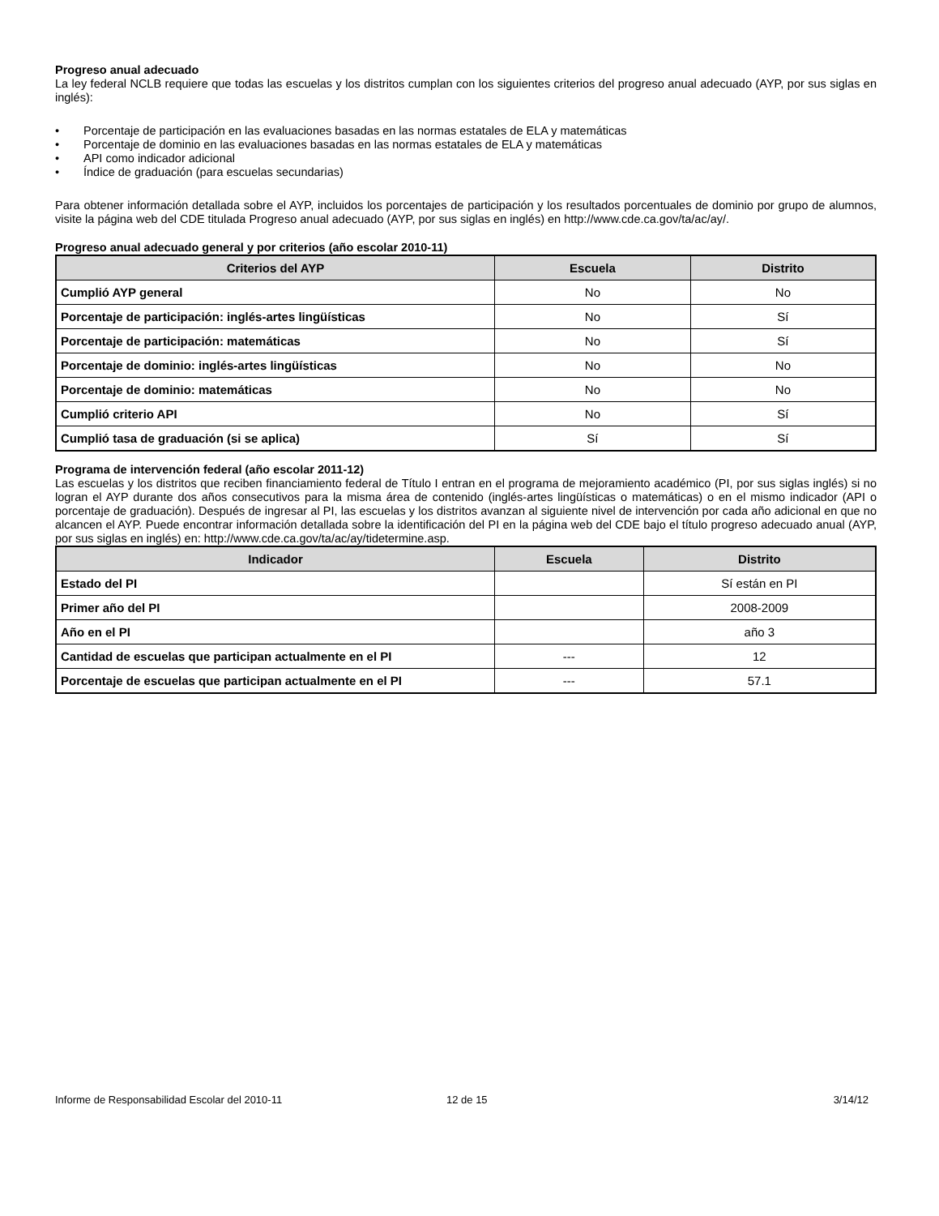Progreso anual adecuado
La ley federal NCLB requiere que todas las escuelas y los distritos cumplan con los siguientes criterios del progreso anual adecuado (AYP, por sus siglas en inglés):
• Porcentaje de participación en las evaluaciones basadas en las normas estatales de ELA y matemáticas
• Porcentaje de dominio en las evaluaciones basadas en las normas estatales de ELA y matemáticas
• API como indicador adicional
• Índice de graduación (para escuelas secundarias)
Para obtener información detallada sobre el AYP, incluidos los porcentajes de participación y los resultados porcentuales de dominio por grupo de alumnos, visite la página web del CDE titulada Progreso anual adecuado (AYP, por sus siglas en inglés) en http://www.cde.ca.gov/ta/ac/ay/.
Progreso anual adecuado general y por criterios (año escolar 2010-11)
| Criterios del AYP | Escuela | Distrito |
| --- | --- | --- |
| Cumplió AYP general | No | No |
| Porcentaje de participación: inglés-artes lingüísticas | No | Sí |
| Porcentaje de participación: matemáticas | No | Sí |
| Porcentaje de dominio: inglés-artes lingüísticas | No | No |
| Porcentaje de dominio: matemáticas | No | No |
| Cumplió criterio API | No | Sí |
| Cumplió tasa de graduación (si se aplica) | Sí | Sí |
Programa de intervención federal (año escolar 2011-12)
Las escuelas y los distritos que reciben financiamiento federal de Título I entran en el programa de mejoramiento académico (PI, por sus siglas inglés) si no logran el AYP durante dos años consecutivos para la misma área de contenido (inglés-artes lingüísticas o matemáticas) o en el mismo indicador (API o porcentaje de graduación). Después de ingresar al PI, las escuelas y los distritos avanzan al siguiente nivel de intervención por cada año adicional en que no alcancen el AYP. Puede encontrar información detallada sobre la identificación del PI en la página web del CDE bajo el título progreso adecuado anual (AYP, por sus siglas en inglés) en: http://www.cde.ca.gov/ta/ac/ay/tidetermine.asp.
| Indicador | Escuela | Distrito |
| --- | --- | --- |
| Estado del PI | | Sí están en PI |
| Primer año del PI | | 2008-2009 |
| Año en el PI | | año 3 |
| Cantidad de escuelas que participan actualmente en el PI | --- | 12 |
| Porcentaje de escuelas que participan actualmente en el PI | --- | 57.1 |
Informe de Responsabilidad Escolar del 2010-11 12 de 15 3/14/12